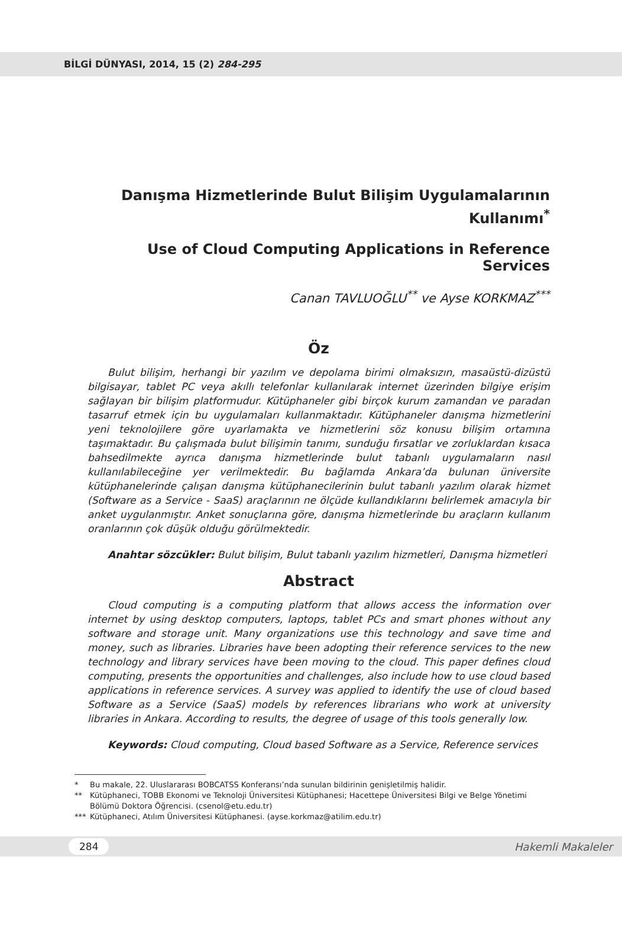BİLGİ DÜNYASI, 2014, 15 (2) 284-295
Danışma Hizmetlerinde Bulut Bilişim Uygulamalarının Kullanımı<sup>*</sup>
Use of Cloud Computing Applications in Reference Services
Canan TAVLUOĞLU<sup>**</sup> ve Ayse KORKMAZ<sup>***</sup>
Öz
Bulut bilişim, herhangi bir yazılım ve depolama birimi olmaksızın, masaüstü-dizüstü bilgisayar, tablet PC veya akıllı telefonlar kullanılarak internet üzerinden bilgiye erişim sağlayan bir bilişim platformudur. Kütüphaneler gibi birçok kurum zamandan ve paradan tasarruf etmek için bu uygulamaları kullanmaktadır. Kütüphaneler danışma hizmetlerini yeni teknolojilere göre uyarlamakta ve hizmetlerini söz konusu bilişim ortamına taşımaktadır. Bu çalışmada bulut bilişimin tanımı, sunduğu fırsatlar ve zorluklardan kısaca bahsedilmekte ayrıca danışma hizmetlerinde bulut tabanlı uygulamaların nasıl kullanılabileceğine yer verilmektedir. Bu bağlamda Ankara’da bulunan üniversite kütüphanelerinde çalışan danışma kütüphanecilerinin bulut tabanlı yazılım olarak hizmet (Software as a Service - SaaS) araçlarının ne ölçüde kullandıklarını belirlemek amacıyla bir anket uygulanmıştır. Anket sonuçlarına göre, danışma hizmetlerinde bu araçların kullanım oranlarının çok düşük olduğu görülmektedir.
Anahtar sözcükler: Bulut bilişim, Bulut tabanlı yazılım hizmetleri, Danışma hizmetleri
Abstract
Cloud computing is a computing platform that allows access the information over internet by using desktop computers, laptops, tablet PCs and smart phones without any software and storage unit. Many organizations use this technology and save time and money, such as libraries. Libraries have been adopting their reference services to the new technology and library services have been moving to the cloud. This paper defines cloud computing, presents the opportunities and challenges, also include how to use cloud based applications in reference services. A survey was applied to identify the use of cloud based Software as a Service (SaaS) models by references librarians who work at university libraries in Ankara. According to results, the degree of usage of this tools generally low.
Keywords: Cloud computing, Cloud based Software as a Service, Reference services
* Bu makale, 22. Uluslararası BOBCATSS Konferansı’nda sunulan bildirinin genişletilmiş halidir.
** Kütüphaneci, TOBB Ekonomi ve Teknoloji Üniversitesi Kütüphanesi; Hacettepe Üniversitesi Bilgi ve Belge Yönetimi Bölümü Doktora Öğrencisi. (csenol@etu.edu.tr)
*** Kütüphaneci, Atılım Üniversitesi Kütüphanesi. (ayse.korkmaz@atilim.edu.tr)
284 Hakemli Makaleler